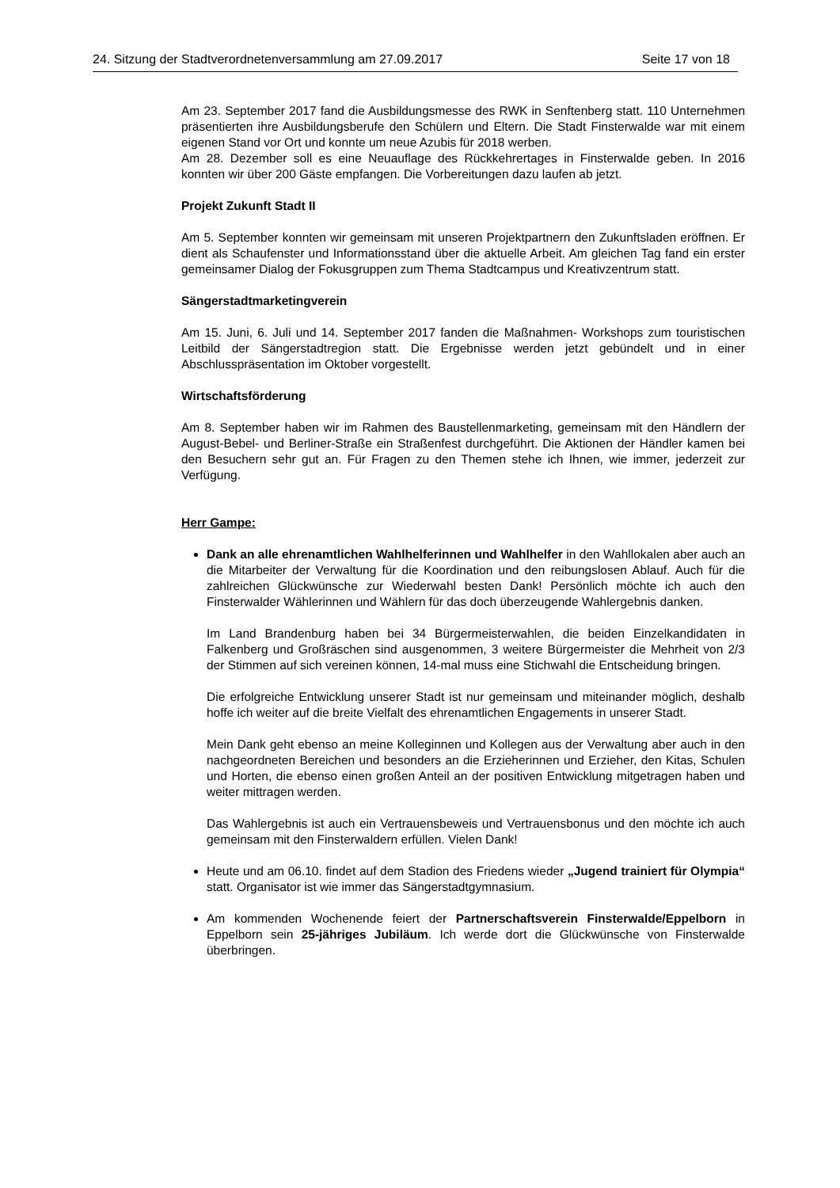24. Sitzung der Stadtverordnetenversammlung am 27.09.2017 Seite 17 von 18
Am 23. September 2017 fand die Ausbildungsmesse des RWK in Senftenberg statt. 110 Unternehmen präsentierten ihre Ausbildungsberufe den Schülern und Eltern. Die Stadt Finsterwalde war mit einem eigenen Stand vor Ort und konnte um neue Azubis für 2018 werben.
Am 28. Dezember soll es eine Neuauflage des Rückkehrertages in Finsterwalde geben. In 2016 konnten wir über 200 Gäste empfangen. Die Vorbereitungen dazu laufen ab jetzt.
Projekt Zukunft Stadt II
Am 5. September konnten wir gemeinsam mit unseren Projektpartnern den Zukunftsladen eröffnen. Er dient als Schaufenster und Informationsstand über die aktuelle Arbeit. Am gleichen Tag fand ein erster gemeinsamer Dialog der Fokusgruppen zum Thema Stadtcampus und Kreativzentrum statt.
Sängerstadtmarketingverein
Am 15. Juni, 6. Juli und 14. September 2017 fanden die Maßnahmen- Workshops zum touristischen Leitbild der Sängerstadtregion statt. Die Ergebnisse werden jetzt gebündelt und in einer Abschlusspräsentation im Oktober vorgestellt.
Wirtschaftsförderung
Am 8. September haben wir im Rahmen des Baustellenmarketing, gemeinsam mit den Händlern der August-Bebel- und Berliner-Straße ein Straßenfest durchgeführt. Die Aktionen der Händler kamen bei den Besuchern sehr gut an. Für Fragen zu den Themen stehe ich Ihnen, wie immer, jederzeit zur Verfügung.
Herr Gampe:
Dank an alle ehrenamtlichen Wahlhelferinnen und Wahlhelfer in den Wahllokalen aber auch an die Mitarbeiter der Verwaltung für die Koordination und den reibungslosen Ablauf. Auch für die zahlreichen Glückwünsche zur Wiederwahl besten Dank! Persönlich möchte ich auch den Finsterwalder Wählerinnen und Wählern für das doch überzeugende Wahlergebnis danken.
Im Land Brandenburg haben bei 34 Bürgermeisterwahlen, die beiden Einzelkandidaten in Falkenberg und Großräschen sind ausgenommen, 3 weitere Bürgermeister die Mehrheit von 2/3 der Stimmen auf sich vereinen können, 14-mal muss eine Stichwahl die Entscheidung bringen.
Die erfolgreiche Entwicklung unserer Stadt ist nur gemeinsam und miteinander möglich, deshalb hoffe ich weiter auf die breite Vielfalt des ehrenamtlichen Engagements in unserer Stadt.
Mein Dank geht ebenso an meine Kolleginnen und Kollegen aus der Verwaltung aber auch in den nachgeordneten Bereichen und besonders an die Erzieherinnen und Erzieher, den Kitas, Schulen und Horten, die ebenso einen großen Anteil an der positiven Entwicklung mitgetragen haben und weiter mittragen werden.
Das Wahlergebnis ist auch ein Vertrauensbeweis und Vertrauensbonus und den möchte ich auch gemeinsam mit den Finsterwaldern erfüllen. Vielen Dank!
Heute und am 06.10. findet auf dem Stadion des Friedens wieder „Jugend trainiert für Olympia“ statt. Organisator ist wie immer das Sängerstadtgymnasium.
Am kommenden Wochenende feiert der Partnerschaftsverein Finsterwalde/Eppelborn in Eppelborn sein 25-jähriges Jubiläum. Ich werde dort die Glückwünsche von Finsterwalde überbringen.